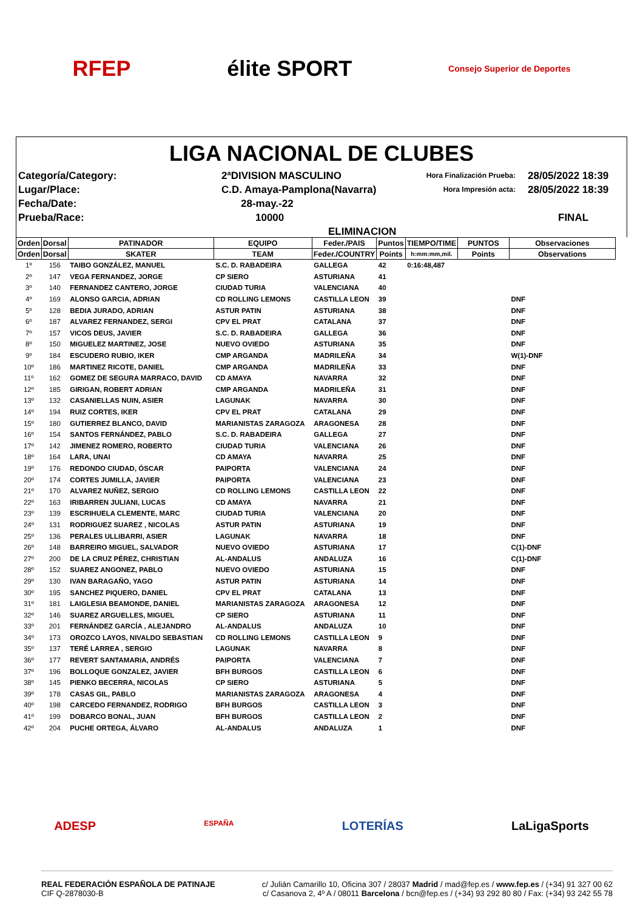RFEP élite SPORT Consejo Superior de Deportes
LIGA NACIONAL DE CLUBES
Categoría/Category:
2ªDIVISION MASCULINO
Hora Finalización Prueba:
28/05/2022 18:39
Lugar/Place:
C.D. Amaya-Pamplona(Navarra)
Hora Impresión acta:
28/05/2022 18:39
Fecha/Date:
28-may.-22
Prueba/Race:
10000 ELIMINACION
FINAL
| Orden | Dorsal | PATINADOR | EQUIPO | Feder./PAIS | Puntos | TIEMPO/TIME | PUNTOS | Observaciones |
| --- | --- | --- | --- | --- | --- | --- | --- | --- |
| Orden | Dorsal | SKATER | TEAM | Feder./COUNTRY | Points | h:mm:mm,mil. | Points | Observations |
| 1º | 156 | TAIBO GONZÁLEZ, MANUEL | S.C. D. RABADEIRA | GALLEGA | 42 | 0:16:48,487 | | |
| 2º | 147 | VEGA FERNANDEZ, JORGE | CP SIERO | ASTURIANA | 41 | | | |
| 3º | 140 | FERNANDEZ CANTERO, JORGE | CIUDAD TURIA | VALENCIANA | 40 | | | |
| 4º | 169 | ALONSO GARCIA, ADRIAN | CD ROLLING LEMONS | CASTILLA LEON | 39 | | | DNF |
| 5º | 128 | BEDIA JURADO, ADRIAN | ASTUR PATIN | ASTURIANA | 38 | | | DNF |
| 6º | 187 | ALVAREZ FERNANDEZ, SERGI | CPV EL PRAT | CATALANA | 37 | | | DNF |
| 7º | 157 | VICOS DEUS, JAVIER | S.C. D. RABADEIRA | GALLEGA | 36 | | | DNF |
| 8º | 150 | MIGUELEZ MARTINEZ, JOSE | NUEVO OVIEDO | ASTURIANA | 35 | | | DNF |
| 9º | 184 | ESCUDERO RUBIO, IKER | CMP ARGANDA | MADRILEÑA | 34 | | | W(1)-DNF |
| 10º | 186 | MARTINEZ RICOTE, DANIEL | CMP ARGANDA | MADRILEÑA | 33 | | | DNF |
| 11º | 162 | GOMEZ DE SEGURA MARRACO, DAVID | CD AMAYA | NAVARRA | 32 | | | DNF |
| 12º | 185 | GIRIGAN, ROBERT ADRIAN | CMP ARGANDA | MADRILEÑA | 31 | | | DNF |
| 13º | 132 | CASANIELLAS NUIN, ASIER | LAGUNAK | NAVARRA | 30 | | | DNF |
| 14º | 194 | RUIZ CORTES, IKER | CPV EL PRAT | CATALANA | 29 | | | DNF |
| 15º | 180 | GUTIERREZ BLANCO, DAVID | MARIANISTAS ZARAGOZA | ARAGONESA | 28 | | | DNF |
| 16º | 154 | SANTOS FERNÁNDEZ, PABLO | S.C. D. RABADEIRA | GALLEGA | 27 | | | DNF |
| 17º | 142 | JIMENEZ ROMERO, ROBERTO | CIUDAD TURIA | VALENCIANA | 26 | | | DNF |
| 18º | 164 | LARA, UNAI | CD AMAYA | NAVARRA | 25 | | | DNF |
| 19º | 176 | REDONDO CIUDAD, ÓSCAR | PAIPORTA | VALENCIANA | 24 | | | DNF |
| 20º | 174 | CORTES JUMILLA, JAVIER | PAIPORTA | VALENCIANA | 23 | | | DNF |
| 21º | 170 | ALVAREZ NUÑEZ, SERGIO | CD ROLLING LEMONS | CASTILLA LEON | 22 | | | DNF |
| 22º | 163 | IRIBARREN JULIANI, LUCAS | CD AMAYA | NAVARRA | 21 | | | DNF |
| 23º | 139 | ESCRIHUELA CLEMENTE, MARC | CIUDAD TURIA | VALENCIANA | 20 | | | DNF |
| 24º | 131 | RODRIGUEZ SUAREZ , NICOLAS | ASTUR PATIN | ASTURIANA | 19 | | | DNF |
| 25º | 136 | PERALES ULLIBARRI, ASIER | LAGUNAK | NAVARRA | 18 | | | DNF |
| 26º | 148 | BARREIRO MIGUEL, SALVADOR | NUEVO OVIEDO | ASTURIANA | 17 | | | C(1)-DNF |
| 27º | 200 | DE LA CRUZ PÉREZ, CHRISTIAN | AL-ANDALUS | ANDALUZA | 16 | | | C(1)-DNF |
| 28º | 152 | SUAREZ ANGONEZ, PABLO | NUEVO OVIEDO | ASTURIANA | 15 | | | DNF |
| 29º | 130 | IVAN BARAGAÑO, YAGO | ASTUR PATIN | ASTURIANA | 14 | | | DNF |
| 30º | 195 | SANCHEZ PIQUERO, DANIEL | CPV EL PRAT | CATALANA | 13 | | | DNF |
| 31º | 181 | LAIGLESIA BEAMONDE, DANIEL | MARIANISTAS ZARAGOZA | ARAGONESA | 12 | | | DNF |
| 32º | 146 | SUAREZ ARGUELLES, MIGUEL | CP SIERO | ASTURIANA | 11 | | | DNF |
| 33º | 201 | FERNÁNDEZ GARCÍA , ALEJANDRO | AL-ANDALUS | ANDALUZA | 10 | | | DNF |
| 34º | 173 | OROZCO LAYOS, NIVALDO SEBASTIAN | CD ROLLING LEMONS | CASTILLA LEON | 9 | | | DNF |
| 35º | 137 | TERÉ LARREA , SERGIO | LAGUNAK | NAVARRA | 8 | | | DNF |
| 36º | 177 | REVERT SANTAMARIA, ANDRÉS | PAIPORTA | VALENCIANA | 7 | | | DNF |
| 37º | 196 | BOLLOQUE GONZALEZ, JAVIER | BFH BURGOS | CASTILLA LEON | 6 | | | DNF |
| 38º | 145 | PIENKO BECERRA, NICOLAS | CP SIERO | ASTURIANA | 5 | | | DNF |
| 39º | 178 | CASAS GIL, PABLO | MARIANISTAS ZARAGOZA | ARAGONESA | 4 | | | DNF |
| 40º | 198 | CARCEDO FERNANDEZ, RODRIGO | BFH BURGOS | CASTILLA LEON | 3 | | | DNF |
| 41º | 199 | DOBARCO BONAL, JUAN | BFH BURGOS | CASTILLA LEON | 2 | | | DNF |
| 42º | 204 | PUCHE ORTEGA, ÁLVARO | AL-ANDALUS | ANDALUZA | 1 | | | DNF |
ADESP ESPAÑA LOTERÍAS LaLigaSports
REAL FEDERACIÓN ESPAÑOLA DE PATINAJE
CIF Q-2878030-B
c/ Julián Camarillo 10, Oficina 307 / 28037 Madrid / mad@fep.es / www.fep.es / (+34) 91 327 00 62
c/ Casanova 2, 4º A / 08011 Barcelona / bcn@fep.es / (+34) 93 292 80 80 / Fax: (+34) 93 242 55 78